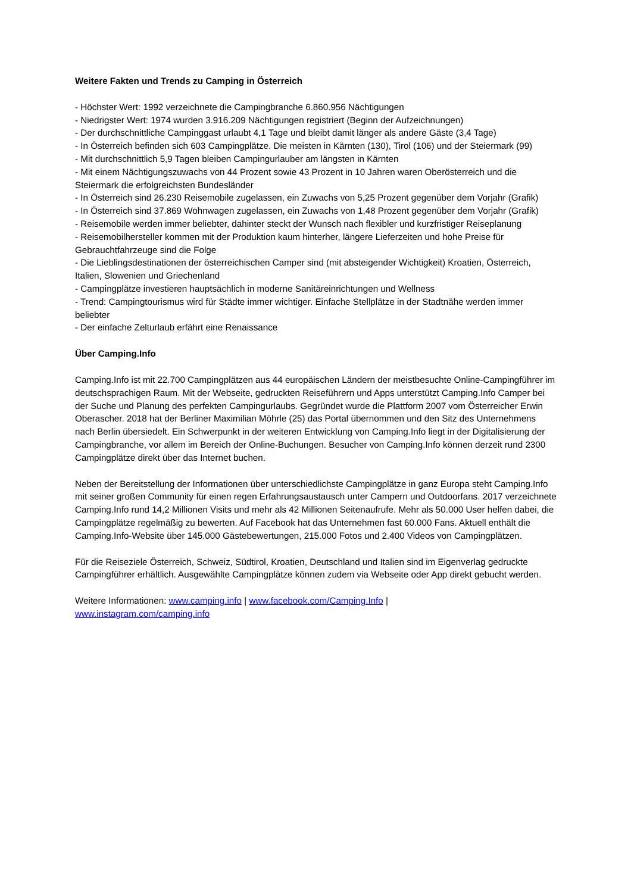Weitere Fakten und Trends zu Camping in Österreich
- Höchster Wert: 1992 verzeichnete die Campingbranche 6.860.956 Nächtigungen
- Niedrigster Wert: 1974 wurden 3.916.209 Nächtigungen registriert (Beginn der Aufzeichnungen)
- Der durchschnittliche Campinggast urlaubt 4,1 Tage und bleibt damit länger als andere Gäste (3,4 Tage)
- In Österreich befinden sich 603 Campingplätze. Die meisten in Kärnten (130), Tirol (106) und der Steiermark (99)
- Mit durchschnittlich 5,9 Tagen bleiben Campingurlauber am längsten in Kärnten
- Mit einem Nächtigungszuwachs von 44 Prozent sowie 43 Prozent in 10 Jahren waren Oberösterreich und die Steiermark die erfolgreichsten Bundesländer
- In Österreich sind 26.230 Reisemobile zugelassen, ein Zuwachs von 5,25 Prozent gegenüber dem Vorjahr (Grafik)
- In Österreich sind 37.869 Wohnwagen zugelassen, ein Zuwachs von 1,48 Prozent gegenüber dem Vorjahr (Grafik)
- Reisemobile werden immer beliebter, dahinter steckt der Wunsch nach flexibler und kurzfristiger Reiseplanung
- Reisemobilhersteller kommen mit der Produktion kaum hinterher, längere Lieferzeiten und hohe Preise für Gebrauchtfahrzeuge sind die Folge
- Die Lieblingsdestinationen der österreichischen Camper sind (mit absteigender Wichtigkeit) Kroatien, Österreich, Italien, Slowenien und Griechenland
- Campingplätze investieren hauptsächlich in moderne Sanitäreinrichtungen und Wellness
- Trend: Campingtourismus wird für Städte immer wichtiger. Einfache Stellplätze in der Stadtnähe werden immer beliebter
- Der einfache Zelturlaub erfährt eine Renaissance
Über Camping.Info
Camping.Info ist mit 22.700 Campingplätzen aus 44 europäischen Ländern der meistbesuchte Online-Campingführer im deutschsprachigen Raum. Mit der Webseite, gedruckten Reiseführern und Apps unterstützt Camping.Info Camper bei der Suche und Planung des perfekten Campingurlaubs. Gegründet wurde die Plattform 2007 vom Österreicher Erwin Oberascher. 2018 hat der Berliner Maximilian Möhrle (25) das Portal übernommen und den Sitz des Unternehmens nach Berlin übersiedelt. Ein Schwerpunkt in der weiteren Entwicklung von Camping.Info liegt in der Digitalisierung der Campingbranche, vor allem im Bereich der Online-Buchungen. Besucher von Camping.Info können derzeit rund 2300 Campingplätze direkt über das Internet buchen.
Neben der Bereitstellung der Informationen über unterschiedlichste Campingplätze in ganz Europa steht Camping.Info mit seiner großen Community für einen regen Erfahrungsaustausch unter Campern und Outdoorfans. 2017 verzeichnete Camping.Info rund 14,2 Millionen Visits und mehr als 42 Millionen Seitenaufrufe. Mehr als 50.000 User helfen dabei, die Campingplätze regelmäßig zu bewerten. Auf Facebook hat das Unternehmen fast 60.000 Fans. Aktuell enthält die Camping.Info-Website über 145.000 Gästebewertungen, 215.000 Fotos und 2.400 Videos von Campingplätzen.
Für die Reiseziele Österreich, Schweiz, Südtirol, Kroatien, Deutschland und Italien sind im Eigenverlag gedruckte Campingführer erhältlich. Ausgewählte Campingplätze können zudem via Webseite oder App direkt gebucht werden.
Weitere Informationen: www.camping.info | www.facebook.com/Camping.Info |
www.instagram.com/camping.info